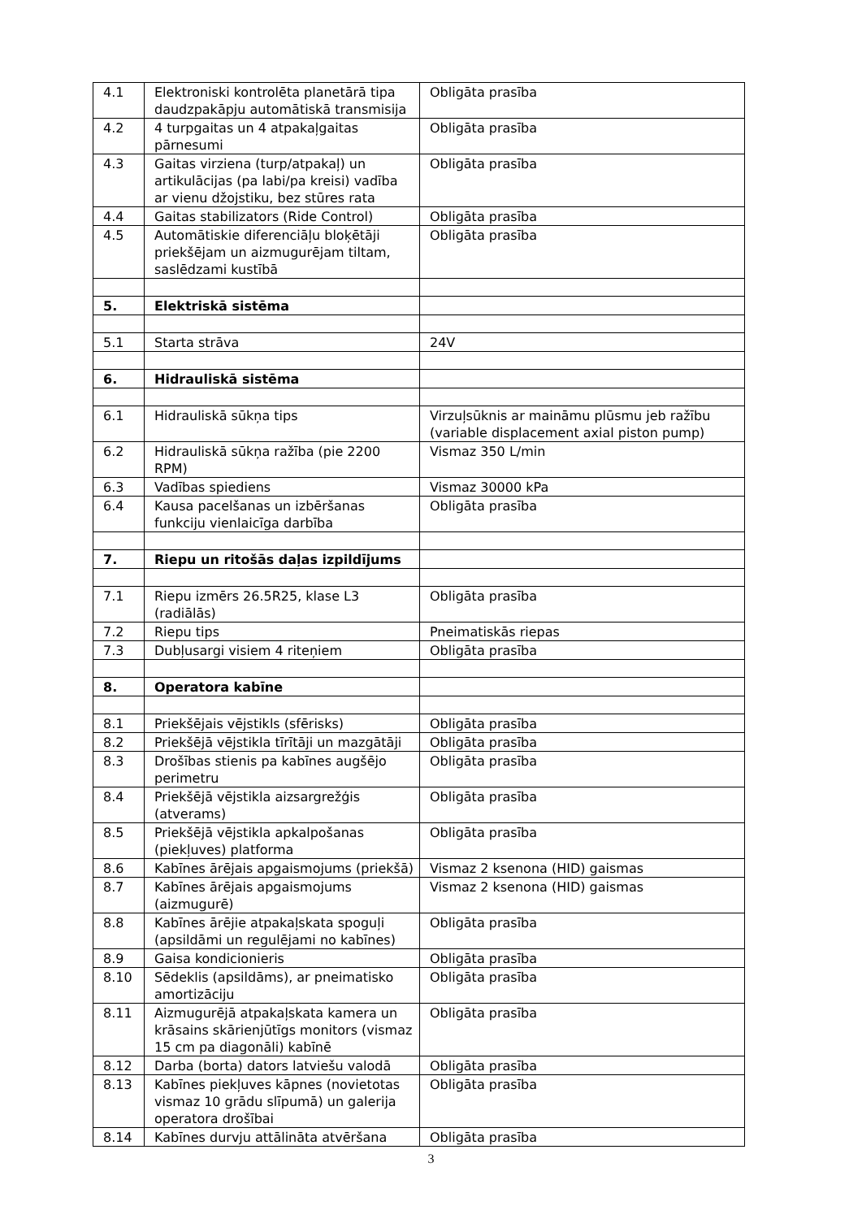| 4.1 | Elektroniski kontrolēta planetārā tipa daudzpakāpju automātiskā transmisija | Obligāta prasība |
| 4.2 | 4 turpgaitas un 4 atpakaļgaitas pārnesumi | Obligāta prasība |
| 4.3 | Gaitas virziena (turp/atpakaļ) un artikulācijas (pa labi/pa kreisi) vadība ar vienu džojstiku, bez stūres rata | Obligāta prasība |
| 4.4 | Gaitas stabilizators (Ride Control) | Obligāta prasība |
| 4.5 | Automātiskie diferenciāļu bloķētāji priekšējam un aizmugurējam tiltam, saslēdzami kustībā | Obligāta prasība |
| 5. | Elektriskā sistēma | |
| 5.1 | Starta strāva | 24V |
| 6. | Hidrauliskā sistēma | |
| 6.1 | Hidrauliskā sūkņa tips | Virzuļsūknis ar maināmu plūsmu jeb ražību (variable displacement axial piston pump) |
| 6.2 | Hidrauliskā sūkņa ražība (pie 2200 RPM) | Vismaz 350 L/min |
| 6.3 | Vadības spiediens | Vismaz 30000 kPa |
| 6.4 | Kausa pacelšanas un izbēršanas funkciju vienlaicīga darbība | Obligāta prasība |
| 7. | Riepu un ritošās daļas izpildījums | |
| 7.1 | Riepu izmērs 26.5R25, klase L3 (radiālās) | Obligāta prasība |
| 7.2 | Riepu tips | Pneimatiskās riepas |
| 7.3 | Dubļusargi visiem 4 riteņiem | Obligāta prasība |
| 8. | Operatora kabīne | |
| 8.1 | Priekšējais vējstikls (sfērisks) | Obligāta prasība |
| 8.2 | Priekšējā vējstikla tīrītāji un mazgātāji | Obligāta prasība |
| 8.3 | Drošības stienis pa kabīnes augšējo perimetru | Obligāta prasība |
| 8.4 | Priekšējā vējstikla aizsargrežģis (atverams) | Obligāta prasība |
| 8.5 | Priekšējā vējstikla apkalpošanas (piekļuves) platforma | Obligāta prasība |
| 8.6 | Kabīnes ārējais apgaismojums (priekšā) | Vismaz 2 ksenona (HID) gaismas |
| 8.7 | Kabīnes ārējais apgaismojums (aizmugurē) | Vismaz 2 ksenona (HID) gaismas |
| 8.8 | Kabīnes ārējie atpakaļskata spoguļi (apsildāmi un regulējami no kabīnes) | Obligāta prasība |
| 8.9 | Gaisa kondicionieris | Obligāta prasība |
| 8.10 | Sēdeklis (apsildāms), ar pneimatisko amortizāciju | Obligāta prasība |
| 8.11 | Aizmugurējā atpakaļskata kamera un krāsains skārienjūtīgs monitors (vismaz 15 cm pa diagonāli) kabīnē | Obligāta prasība |
| 8.12 | Darba (borta) dators latviešu valodā | Obligāta prasība |
| 8.13 | Kabīnes piekļuves kāpnes (novietotas vismaz 10 grādu slīpumā) un galerija operatora drošībai | Obligāta prasība |
| 8.14 | Kabīnes durvju attālināta atvēršana | Obligāta prasība |
3